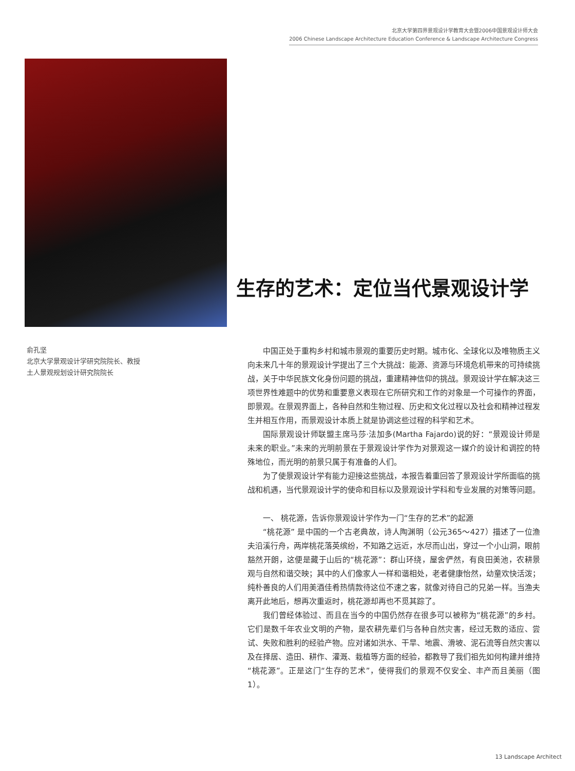北京大学第四界景观设计学教育大会暨2006中国景观设计师大会
2006 Chinese Landscape Architecture Education Conference & Landscape Architecture Congress
生存的艺术：定位当代景观设计学
俞孔坚
北京大学景观设计学研究院院长、教授
土人景观规划设计研究院院长
中国正处于重构乡村和城市景观的重要历史时期。城市化、全球化以及唯物质主义向未来几十年的景观设计学提出了三个大挑战：能源、资源与环境危机带来的可持续挑战，关于中华民族文化身份问题的挑战，重建精神信仰的挑战。景观设计学在解决这三项世界性难题中的优势和重要意义表现在它所研究和工作的对象是一个可操作的界面，即景观。在景观界面上，各种自然和生物过程、历史和文化过程以及社会和精神过程发生并相互作用，而景观设计本质上就是协调这些过程的科学和艺术。
国际景观设计师联盟主席马莎·法加多(Martha Fajardo)说的好：“景观设计师是未来的职业。”未来的光明前景在于景观设计学作为对景观这一媒介的设计和调控的特殊地位，而光明的前景只属于有准备的人们。
为了使景观设计学有能力迎接这些挑战，本报告着重回答了景观设计学所面临的挑战和机遇，当代景观设计学的使命和目标以及景观设计学科和专业发展的对策等问题。
一、 桃花源，告诉你景观设计学作为一门“生存的艺术”的起源
“桃花源” 是中国的一个古老典故，诗人陶渊明（公元365～427）描述了一位渔夫沿溪行舟，两岸桃花落英缤纷，不知路之远近，水尽而山出，穿过一个小山洞，眼前豁然开朗，这便是藏于山后的“桃花源”：群山环绕，屋舍俨然，有良田美池，农耕景观与自然和谐交映；其中的人们像家人一样和谐相处，老者健康怡然，幼童欢快活泼；纯朴善良的人们用美酒佳肴热情款待这位不速之客，就像对待自己的兄弟一样。当渔夫离开此地后，想再次重返时，桃花源却再也不觅其踪了。
我们曾经体验过、而且在当今的中国仍然存在很多可以被称为“桃花源”的乡村。它们是数千年农业文明的产物，是农耕先辈们与各种自然灾害，经过无数的适应、尝试、失败和胜利的经验产物。应对诸如洪水、干旱、地震、滑坡、泥石流等自然灾害以及在择居、造田、耕作、灌溉、栽植等方面的经验，都教导了我们祖先如何构建并维持“桃花源”。正是这门“生存的艺术”，使得我们的景观不仅安全、丰产而且美丽（图1）。
13 Landscape Architect